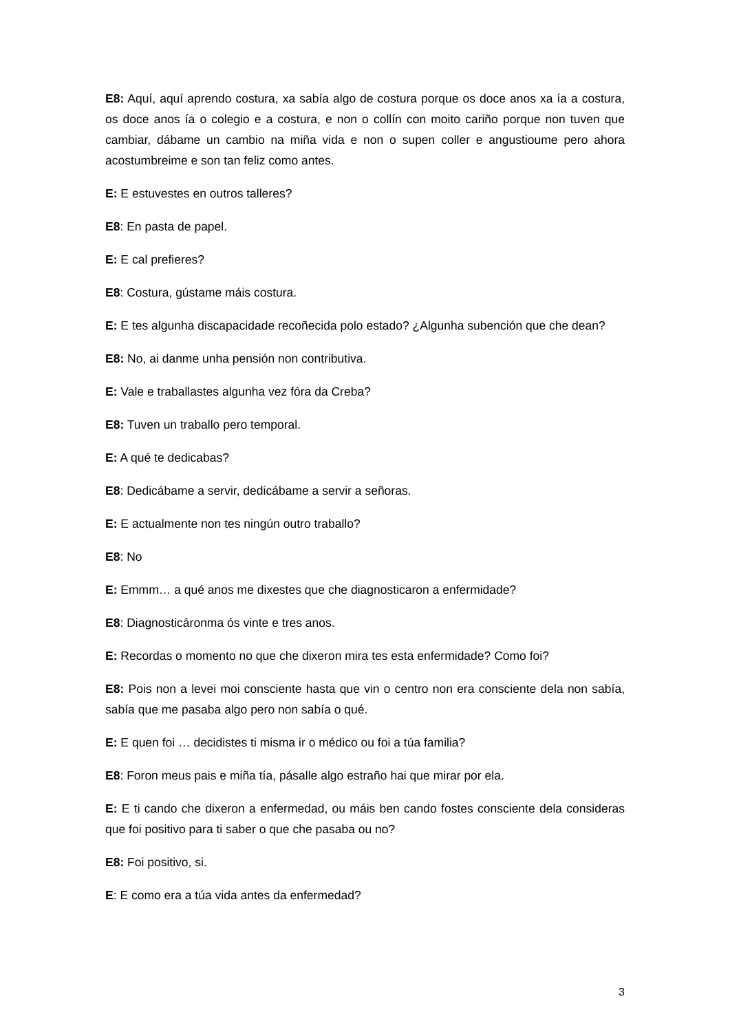E8: Aquí, aquí aprendo costura, xa sabía algo de costura porque os doce anos xa ía a costura, os doce anos ía o colegio e a costura, e non o collín con moito cariño porque non tuven que cambiar, dábame un cambio na miña vida e non o supen coller e angustioume pero ahora acostumbreime e son tan feliz como antes.
E: E estuvestes en outros talleres?
E8: En pasta de papel.
E: E cal prefieres?
E8: Costura, gústame máis costura.
E: E tes algunha discapacidade recoñecida polo estado? ¿Algunha subención que che dean?
E8: No, ai danme unha pensión non contributiva.
E: Vale e traballastes algunha vez fóra da Creba?
E8: Tuven un traballo pero temporal.
E: A qué te dedicabas?
E8: Dedicábame a servir, dedicábame a servir a señoras.
E: E actualmente non tes ningún outro traballo?
E8: No
E: Emmm… a qué anos me dixestes que che diagnosticaron a enfermidade?
E8: Diagnosticáronma ós vinte e tres anos.
E: Recordas o momento no que che dixeron mira tes esta enfermidade? Como foi?
E8: Pois non a levei moi consciente hasta que vin o centro non era consciente dela non sabía, sabía que me pasaba algo pero non sabía o qué.
E: E quen foi … decidistes ti misma ir o médico ou foi a túa familia?
E8: Foron meus pais e miña tía, pásalle algo estraño hai que mirar por ela.
E: E ti cando che dixeron a enfermedad, ou máis ben cando fostes consciente dela consideras que foi positivo para ti saber o que che pasaba ou no?
E8: Foi positivo, si.
E: E como era a túa vida antes da enfermedad?
3